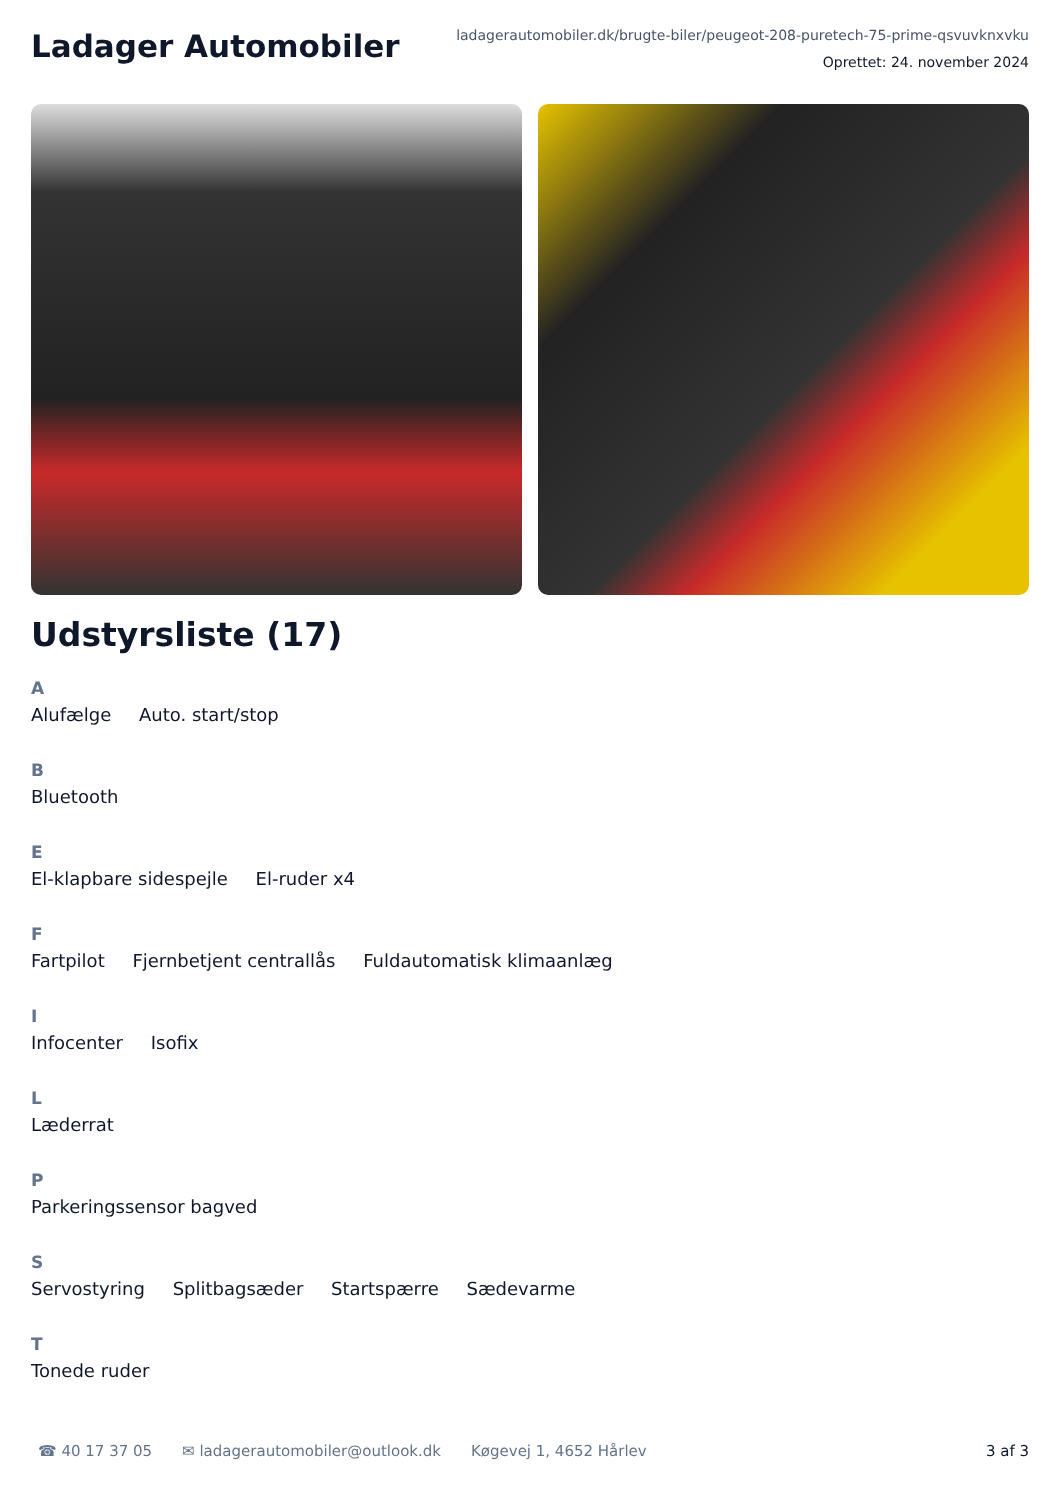Ladager Automobiler
ladagerautomobiler.dk/brugte-biler/peugeot-208-puretech-75-prime-qsvuvknxvku
Oprettet: 24. november 2024
Udstyrsliste (17)
A
Alufælge Auto. start/stop
B
Bluetooth
E
El-klapbare sidespejle El-ruder x4
F
Fartpilot Fjernbetjent centrallås Fuldautomatisk klimaanlæg
I
Infocenter Isofix
L
Læderrat
P
Parkeringssensor bagved
S
Servostyring Splitbagsæder Startspærre Sædevarme
T
Tonede ruder
☎ 40 17 37 05 ✉ ladagerautomobiler@outlook.dk Køgevej 1, 4652 Hårlev 3 af 3